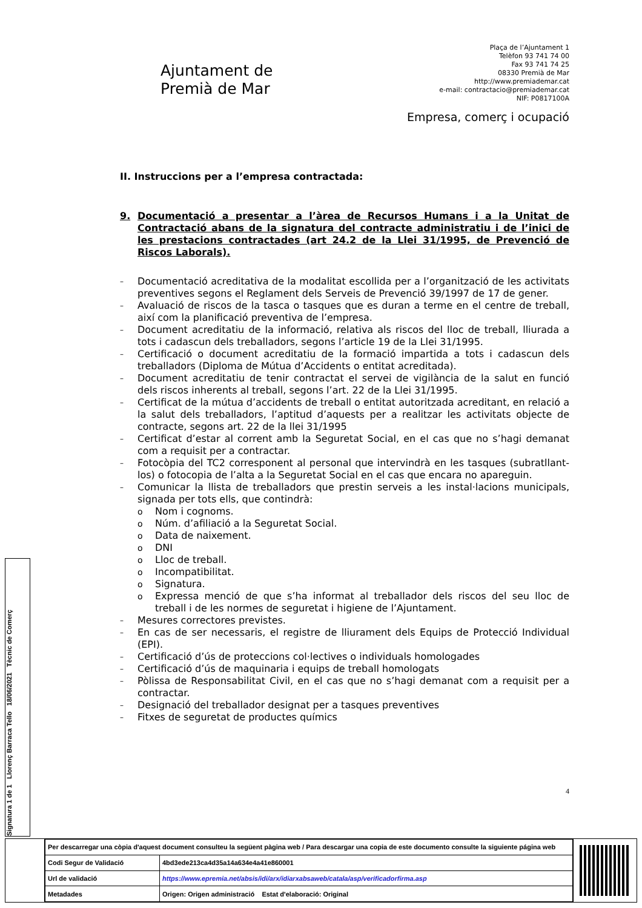Ajuntament de
Premià de Mar
Plaça de l’Ajuntament 1
Telèfon 93 741 74 00
Fax 93 741 74 25
08330 Premià de Mar
http://www.premiademar.cat
e-mail: contractacio@premiademar.cat
NIF: P0817100A
Empresa, comerç i ocupació
II. Instruccions per a l’empresa contractada:
9. Documentació a presentar a l’àrea de Recursos Humans i a la Unitat de Contractació abans de la signatura del contracte administratiu i de l’inici de les prestacions contractades (art 24.2 de la Llei 31/1995, de Prevenció de Riscos Laborals).
– Documentació acreditativa de la modalitat escollida per a l’organització de les activitats preventives segons el Reglament dels Serveis de Prevenció 39/1997 de 17 de gener.
– Avaluació de riscos de la tasca o tasques que es duran a terme en el centre de treball, així com la planificació preventiva de l’empresa.
– Document acreditatiu de la informació, relativa als riscos del lloc de treball, lliurada a tots i cadascun dels treballadors, segons l’article 19 de la Llei 31/1995.
– Certificació o document acreditatiu de la formació impartida a tots i cadascun dels treballadors (Diploma de Mútua d’Accidents o entitat acreditada).
– Document acreditatiu de tenir contractat el servei de vigilància de la salut en funció dels riscos inherents al treball, segons l’art. 22 de la Llei 31/1995.
– Certificat de la mútua d’accidents de treball o entitat autoritzada acreditant, en relació a la salut dels treballadors, l’aptitud d’aquests per a realitzar les activitats objecte de contracte, segons art. 22 de la llei 31/1995
– Certificat d’estar al corrent amb la Seguretat Social, en el cas que no s’hagi demanat com a requisit per a contractar.
– Fotocòpia del TC2 corresponent al personal que intervindrà en les tasques (subratllant-los) o fotocopia de l’alta a la Seguretat Social en el cas que encara no apareguin.
– Comunicar la llista de treballadors que prestin serveis a les instal·lacions municipals, signada per tots ells, que contindrà:
o Nom i cognoms.
o Núm. d’afiliació a la Seguretat Social.
o Data de naixement.
o DNI
o Lloc de treball.
o Incompatibilitat.
o Signatura.
o Expressa menció de que s’ha informat al treballador dels riscos del seu lloc de treball i de les normes de seguretat i higiene de l’Ajuntament.
– Mesures correctores previstes.
– En cas de ser necessaris, el registre de lliurament dels Equips de Protecció Individual (EPI).
– Certificació d’ús de proteccions col·lectives o individuals homologades
– Certificació d’ús de maquinaria i equips de treball homologats
– Pòlissa de Responsabilitat Civil, en el cas que no s’hagi demanat com a requisit per a contractar.
– Designació del treballador designat per a tasques preventives
– Fitxes de seguretat de productes químics
4
Signatura 1 de 1 Llorenç Barraca Tello 18/06/2021 Tècnic de Comerç
| Per descarregar una còpia d'aquest document consulteu la següent pàgina web / Para descargar una copia de este documento consulte la siguiente página web | |
| Codi Segur de Validació | 4bd3ede213ca4d35a14a634e4a41e860001 |
| Url de validació | https://www.epremia.net/absis/idi/arx/idiarxabsaweb/catala/asp/verificadorfirma.asp |
| Metadades | Origen: Origen administració Estat d'elaboració: Original |